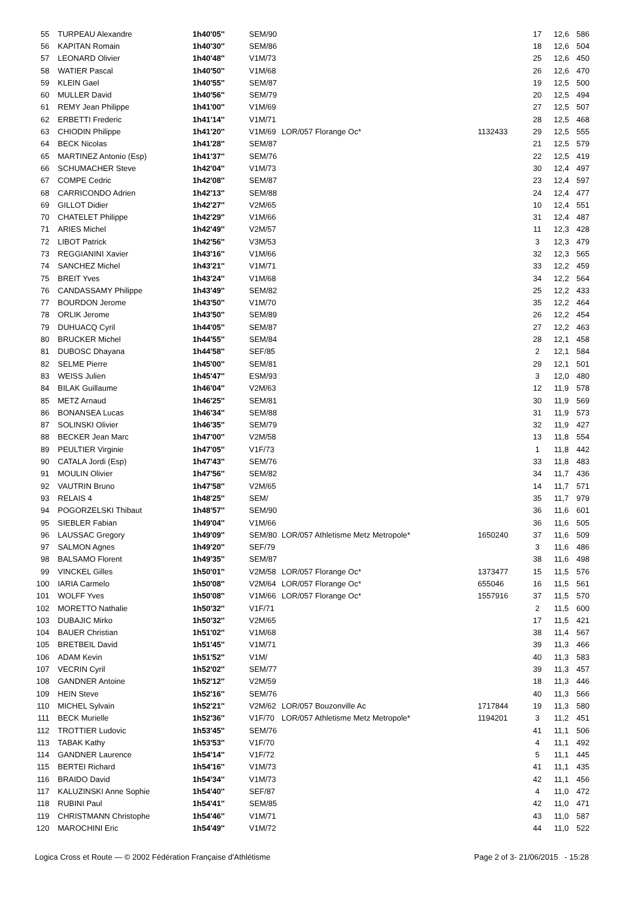| 55 | TURPEAU Alexandre | 1h40'05'' | SEM/90 | | | 17 | 12,6 | 586 |
| 56 | KAPITAN Romain | 1h40'30'' | SEM/86 | | | 18 | 12,6 | 504 |
| 57 | LEONARD Olivier | 1h40'48'' | V1M/73 | | | 25 | 12,6 | 450 |
| 58 | WATIER Pascal | 1h40'50'' | V1M/68 | | | 26 | 12,6 | 470 |
| 59 | KLEIN Gael | 1h40'55'' | SEM/87 | | | 19 | 12,5 | 500 |
| 60 | MULLER David | 1h40'56'' | SEM/79 | | | 20 | 12,5 | 494 |
| 61 | REMY Jean Philippe | 1h41'00'' | V1M/69 | | | 27 | 12,5 | 507 |
| 62 | ERBETTI Frederic | 1h41'14'' | V1M/71 | | | 28 | 12,5 | 468 |
| 63 | CHIODIN Philippe | 1h41'20'' | V1M/69 | LOR/057 Florange Oc* | 1132433 | 29 | 12,5 | 555 |
| 64 | BECK Nicolas | 1h41'28'' | SEM/87 | | | 21 | 12,5 | 579 |
| 65 | MARTINEZ Antonio (Esp) | 1h41'37'' | SEM/76 | | | 22 | 12,5 | 419 |
| 66 | SCHUMACHER Steve | 1h42'04'' | V1M/73 | | | 30 | 12,4 | 497 |
| 67 | COMPE Cedric | 1h42'08'' | SEM/87 | | | 23 | 12,4 | 597 |
| 68 | CARRICONDO Adrien | 1h42'13'' | SEM/88 | | | 24 | 12,4 | 477 |
| 69 | GILLOT Didier | 1h42'27'' | V2M/65 | | | 10 | 12,4 | 551 |
| 70 | CHATELET Philippe | 1h42'29'' | V1M/66 | | | 31 | 12,4 | 487 |
| 71 | ARIES Michel | 1h42'49'' | V2M/57 | | | 11 | 12,3 | 428 |
| 72 | LIBOT Patrick | 1h42'56'' | V3M/53 | | | 3 | 12,3 | 479 |
| 73 | REGGIANINI Xavier | 1h43'16'' | V1M/66 | | | 32 | 12,3 | 565 |
| 74 | SANCHEZ Michel | 1h43'21'' | V1M/71 | | | 33 | 12,2 | 459 |
| 75 | BREIT Yves | 1h43'24'' | V1M/68 | | | 34 | 12,2 | 564 |
| 76 | CANDASSAMY Philippe | 1h43'49'' | SEM/82 | | | 25 | 12,2 | 433 |
| 77 | BOURDON Jerome | 1h43'50'' | V1M/70 | | | 35 | 12,2 | 464 |
| 78 | ORLIK Jerome | 1h43'50'' | SEM/89 | | | 26 | 12,2 | 454 |
| 79 | DUHUACQ Cyril | 1h44'05'' | SEM/87 | | | 27 | 12,2 | 463 |
| 80 | BRUCKER Michel | 1h44'55'' | SEM/84 | | | 28 | 12,1 | 458 |
| 81 | DUBOSC Dhayana | 1h44'58'' | SEF/85 | | | 2 | 12,1 | 584 |
| 82 | SELME Pierre | 1h45'00'' | SEM/81 | | | 29 | 12,1 | 501 |
| 83 | WEISS Julien | 1h45'47'' | ESM/93 | | | 3 | 12,0 | 480 |
| 84 | BILAK Guillaume | 1h46'04'' | V2M/63 | | | 12 | 11,9 | 578 |
| 85 | METZ Arnaud | 1h46'25'' | SEM/81 | | | 30 | 11,9 | 569 |
| 86 | BONANSEA Lucas | 1h46'34'' | SEM/88 | | | 31 | 11,9 | 573 |
| 87 | SOLINSKI Olivier | 1h46'35'' | SEM/79 | | | 32 | 11,9 | 427 |
| 88 | BECKER Jean Marc | 1h47'00'' | V2M/58 | | | 13 | 11,8 | 554 |
| 89 | PEULTIER Virginie | 1h47'05'' | V1F/73 | | | 1 | 11,8 | 442 |
| 90 | CATALA Jordi (Esp) | 1h47'43'' | SEM/76 | | | 33 | 11,8 | 483 |
| 91 | MOULIN Olivier | 1h47'56'' | SEM/82 | | | 34 | 11,7 | 436 |
| 92 | VAUTRIN Bruno | 1h47'58'' | V2M/65 | | | 14 | 11,7 | 571 |
| 93 | RELAIS 4 | 1h48'25'' | SEM/ | | | 35 | 11,7 | 979 |
| 94 | POGORZELSKI Thibaut | 1h48'57'' | SEM/90 | | | 36 | 11,6 | 601 |
| 95 | SIEBLER Fabian | 1h49'04'' | V1M/66 | | | 36 | 11,6 | 505 |
| 96 | LAUSSAC Gregory | 1h49'09'' | SEM/80 | LOR/057 Athletisme Metz Metropole* | 1650240 | 37 | 11,6 | 509 |
| 97 | SALMON Agnes | 1h49'20'' | SEF/79 | | | 3 | 11,6 | 486 |
| 98 | BALSAMO Florent | 1h49'35'' | SEM/87 | | | 38 | 11,6 | 498 |
| 99 | VINCKEL Gilles | 1h50'01'' | V2M/58 | LOR/057 Florange Oc* | 1373477 | 15 | 11,5 | 576 |
| 100 | IARIA Carmelo | 1h50'08'' | V2M/64 | LOR/057 Florange Oc* | 655046 | 16 | 11,5 | 561 |
| 101 | WOLFF Yves | 1h50'08'' | V1M/66 | LOR/057 Florange Oc* | 1557916 | 37 | 11,5 | 570 |
| 102 | MORETTO Nathalie | 1h50'32'' | V1F/71 | | | 2 | 11,5 | 600 |
| 103 | DUBAJIC Mirko | 1h50'32'' | V2M/65 | | | 17 | 11,5 | 421 |
| 104 | BAUER Christian | 1h51'02'' | V1M/68 | | | 38 | 11,4 | 567 |
| 105 | BRETBEIL David | 1h51'45'' | V1M/71 | | | 39 | 11,3 | 466 |
| 106 | ADAM Kevin | 1h51'52'' | V1M/ | | | 40 | 11,3 | 583 |
| 107 | VECRIN Cyril | 1h52'02'' | SEM/77 | | | 39 | 11,3 | 457 |
| 108 | GANDNER Antoine | 1h52'12'' | V2M/59 | | | 18 | 11,3 | 446 |
| 109 | HEIN Steve | 1h52'16'' | SEM/76 | | | 40 | 11,3 | 566 |
| 110 | MICHEL Sylvain | 1h52'21'' | V2M/62 | LOR/057 Bouzonville Ac | 1717844 | 19 | 11,3 | 580 |
| 111 | BECK Murielle | 1h52'36'' | V1F/70 | LOR/057 Athletisme Metz Metropole* | 1194201 | 3 | 11,2 | 451 |
| 112 | TROTTIER Ludovic | 1h53'45'' | SEM/76 | | | 41 | 11,1 | 506 |
| 113 | TABAK Kathy | 1h53'53'' | V1F/70 | | | 4 | 11,1 | 492 |
| 114 | GANDNER Laurence | 1h54'14'' | V1F/72 | | | 5 | 11,1 | 445 |
| 115 | BERTEI Richard | 1h54'16'' | V1M/73 | | | 41 | 11,1 | 435 |
| 116 | BRAIDO David | 1h54'34'' | V1M/73 | | | 42 | 11,1 | 456 |
| 117 | KALUZINSKI Anne Sophie | 1h54'40'' | SEF/87 | | | 4 | 11,0 | 472 |
| 118 | RUBINI Paul | 1h54'41'' | SEM/85 | | | 42 | 11,0 | 471 |
| 119 | CHRISTMANN Christophe | 1h54'46'' | V1M/71 | | | 43 | 11,0 | 587 |
| 120 | MAROCHINI Eric | 1h54'49'' | V1M/72 | | | 44 | 11,0 | 522 |
Logica Cross et Route — © 2002 Fédération Française d'Athlétisme
Page 2 of 3- 21/06/2015 - 15:28